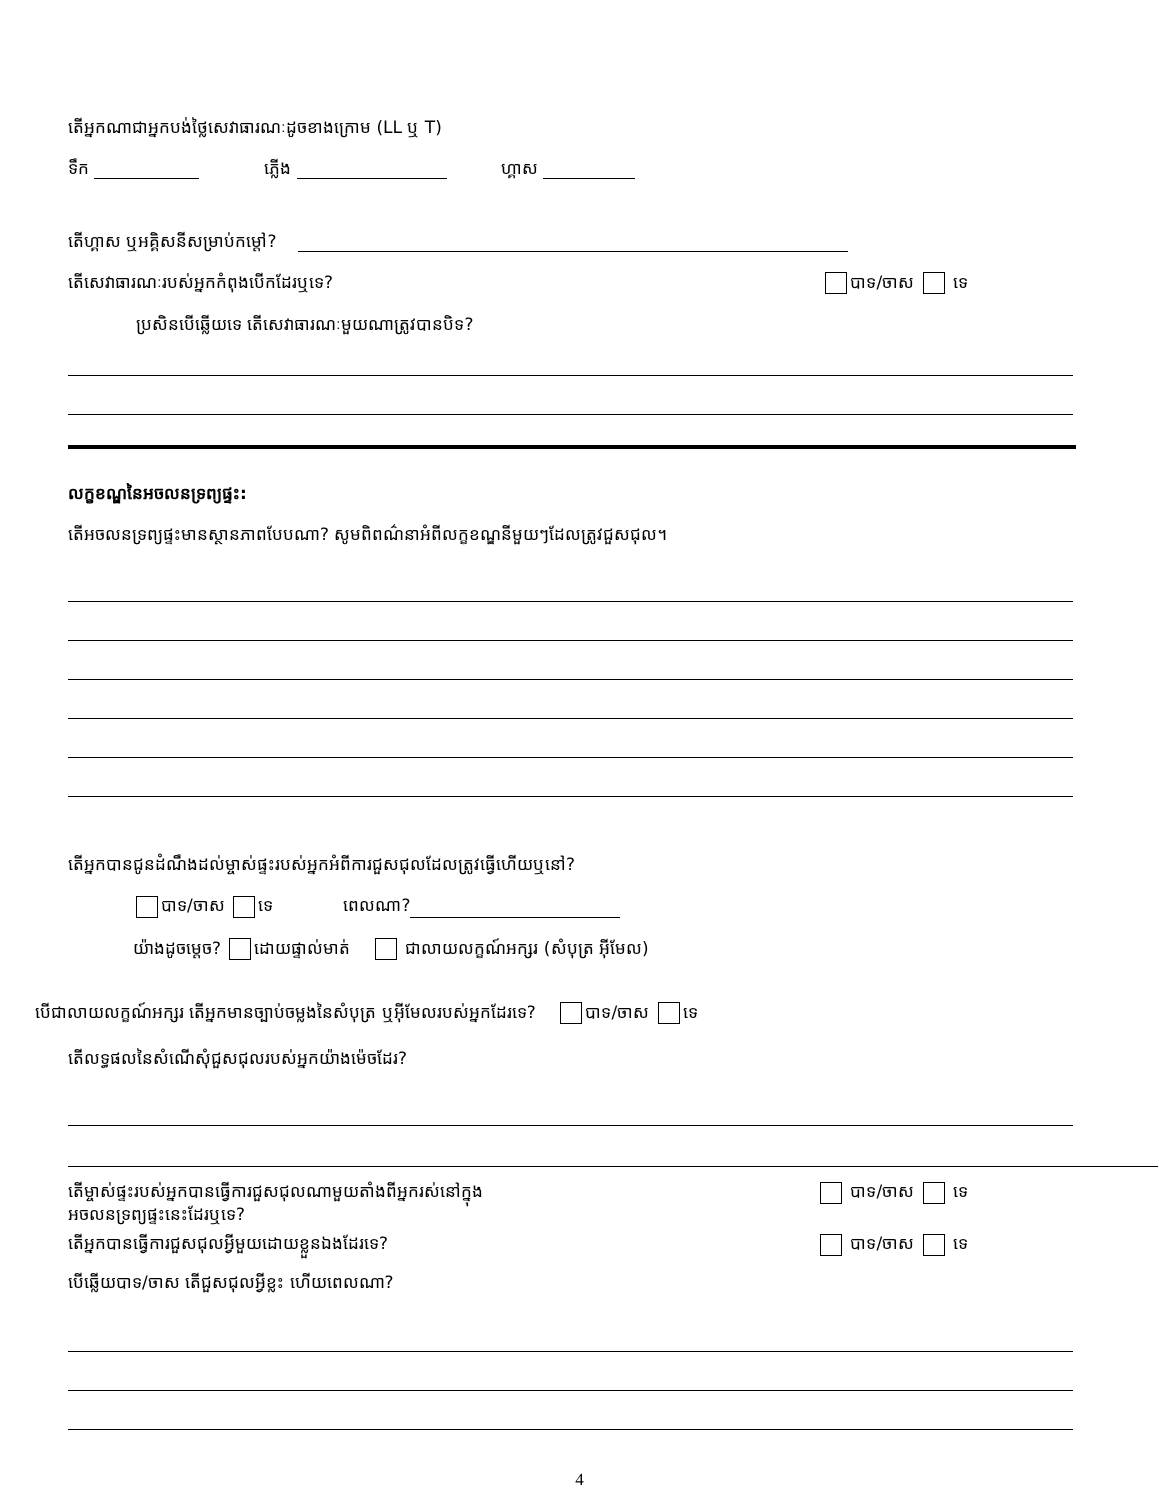តើអ្នកណាជាអ្នកបង់ថ្លៃសេវាធារណៈដូចខាងក្រោម (LL ឬ T)
ទឹក ភ្លើង ហ្គាស
តើហ្គាស ឬអគ្គិសនីសម្រាប់កម្តៅ?
តើសេវាធារណៈរបស់អ្នកកំពុងបើកដែរឬទេ? បាទ/ចាស ទេ
ប្រសិនបើឆ្លើយទេ តើសេវាធារណៈមួយណាត្រូវបានបិទ?
លក្ខខណ្ឌនៃអចលនទ្រព្យផ្ទះ:
តើអចលនទ្រព្យផ្ទះមានស្ថានភាពបែបណា? សូមពិពណ៌នាអំពីលក្ខខណ្ឌនីមួយៗដែលត្រូវជួសជុល។
តើអ្នកបានជូនដំណឹងដល់ម្ចាស់ផ្ទះរបស់អ្នកអំពីការជួសជុលដែលត្រូវធ្វើហើយឬនៅ?
បាទ/ចាស ទេ ពេលណា?
យ៉ាងដូចម្តេច? ដោយផ្ទាល់មាត់ ជាលាយលក្ខណ៍អក្សរ (សំបុត្រ អ៊ីមែល)
បើជាលាយលក្ខណ៍អក្សរ តើអ្នកមានច្បាប់ចម្លងនៃសំបុត្រ ឬអ៊ីមែលរបស់អ្នកដែរទេ? បាទ/ចាស ទេ
តើលទ្ធផលនៃសំណើសុំជួសជុលរបស់អ្នកយ៉ាងម៉េចដែរ?
តើម្ចាស់ផ្ទះរបស់អ្នកបានធ្វើការជួសជុលណាមួយតាំងពីអ្នករស់នៅក្នុង
អចលនទ្រព្យផ្ទះនេះដែរឬទេ? បាទ/ចាស ទេ
តើអ្នកបានធ្វើការជួសជុលអ្វីមួយដោយខ្លួនឯងដែរទេ? បាទ/ចាស ទេ
បើឆ្លើយបាទ/ចាស តើជួសជុលអ្វីខ្លះ ហើយពេលណា?
4